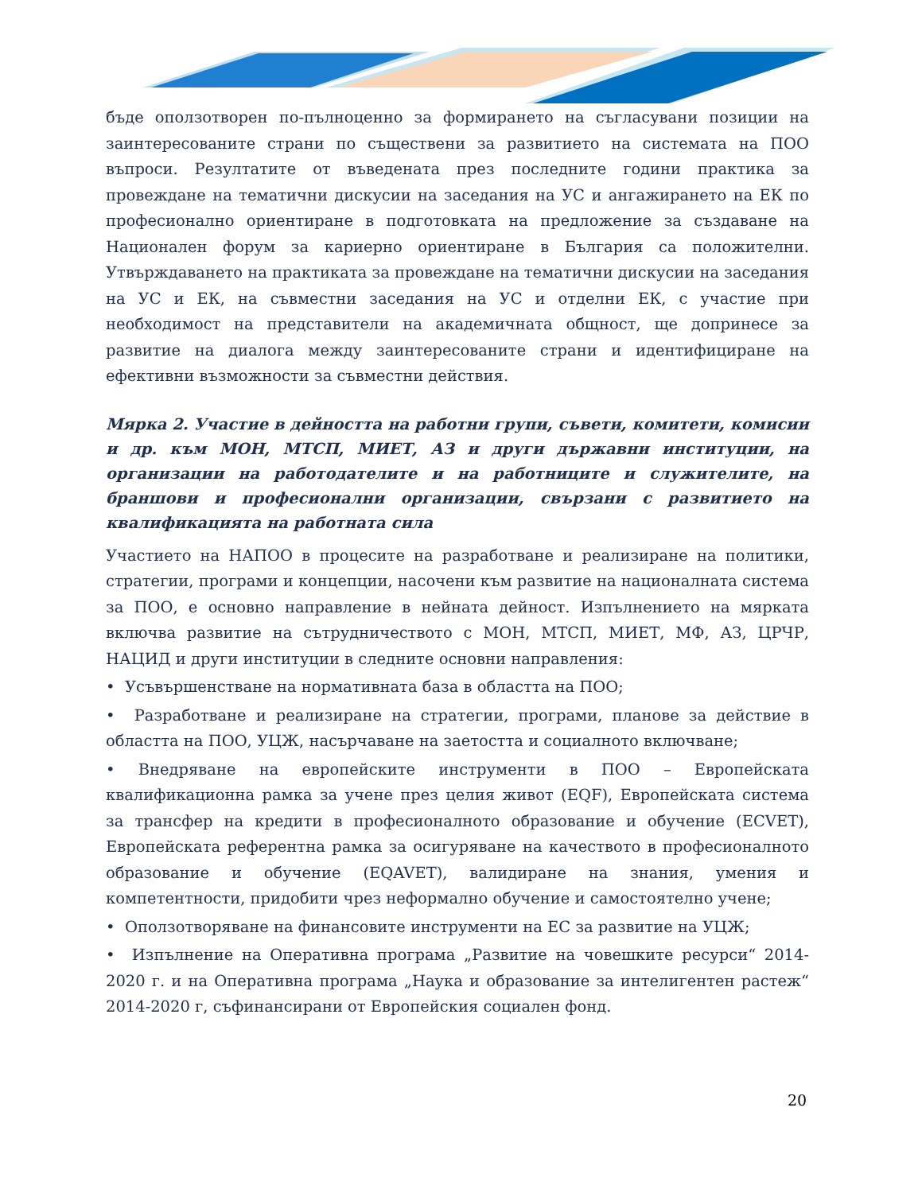бъде оползотворен по-пълноценно за формирането на съгласувани позиции на заинтересованите страни по съществени за развитието на системата на ПОО въпроси. Резултатите от въведената през последните години практика за провеждане на тематични дискусии на заседания на УС и ангажирането на ЕК по професионално ориентиране в подготовката на предложение за създаване на Национален форум за кариерно ориентиране в България са положителни. Утвърждаването на практиката за провеждане на тематични дискусии на заседания на УС и ЕК, на съвместни заседания на УС и отделни ЕК, с участие при необходимост на представители на академичната общност, ще допринесе за развитие на диалога между заинтересованите страни и идентифициране на ефективни възможности за съвместни действия.
Мярка 2. Участие в дейността на работни групи, съвети, комитети, комисии и др. към МОН, МТСП, МИЕТ, АЗ и други държавни институции, на организации на работодателите и на работниците и служителите, на браншови и професионални организации, свързани с развитието на квалификацията на работната сила
Участието на НАПОО в процесите на разработване и реализиране на политики, стратегии, програми и концепции, насочени към развитие на националната система за ПОО, е основно направление в нейната дейност. Изпълнението на мярката включва развитие на сътрудничеството с МОН, МТСП, МИЕТ, МФ, АЗ, ЦРЧР, НАЦИД и други институции в следните основни направления:
• Усъвършенстване на нормативната база в областта на ПОО;
• Разработване и реализиране на стратегии, програми, планове за действие в областта на ПОО, УЦЖ, насърчаване на заетостта и социалното включване;
• Внедряване на европейските инструменти в ПОО – Европейската квалификационна рамка за учене през целия живот (EQF), Европейската система за трансфер на кредити в професионалното образование и обучение (ECVET), Европейската референтна рамка за осигуряване на качеството в професионалното образование и обучение (EQAVET), валидиране на знания, умения и компетентности, придобити чрез неформално обучение и самостоятелно учене;
• Оползотворяване на финансовите инструменти на ЕС за развитие на УЦЖ;
• Изпълнение на Оперативна програма „Развитие на човешките ресурси“ 2014-2020 г. и на Оперативна програма „Наука и образование за интелигентен растеж“ 2014-2020 г, съфинансирани от Европейския социален фонд.
20